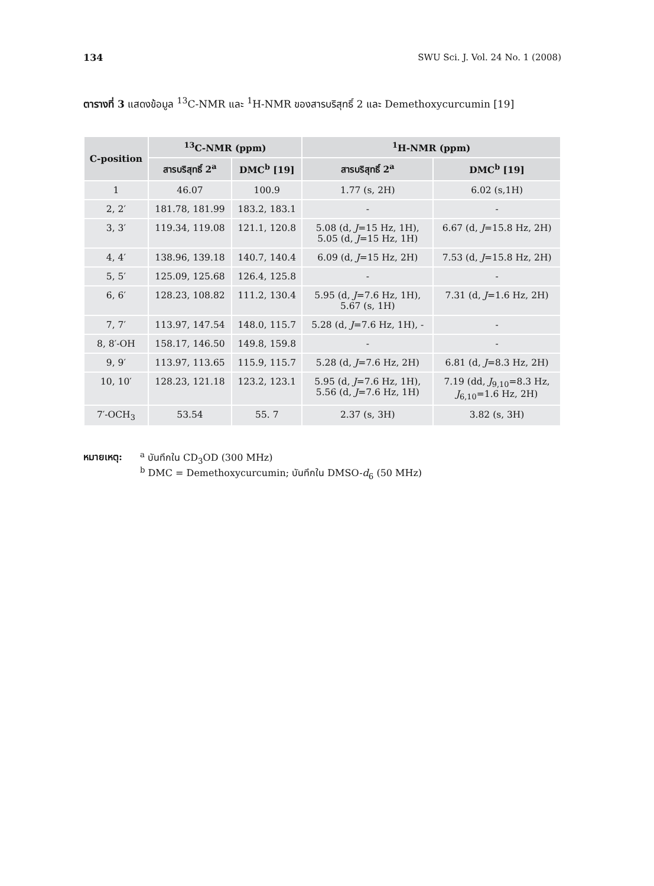134 SWU Sci. J. Vol. 24 No. 1 (2008)
ตารางที่ 3 แสดงข้อมูล <sup>13</sup>C-NMR และ <sup>1</sup>H-NMR ของสารบริสุทธิ์ 2 และ Demethoxycurcumin [19]
| C-position | <sup>13</sup>C-NMR (ppm) | | <sup>1</sup>H-NMR (ppm) | |
| --- | --- | --- | --- | --- |
| | สารบริสุทธิ์ 2<sup>a</sup> | DMC<sup>b</sup> [19] | สารบริสุทธิ์ 2<sup>a</sup> | DMC<sup>b</sup> [19] |
| 1 | 46.07 | 100.9 | 1.77 (s, 2H) | 6.02 (s,1H) |
| 2, 2′ | 181.78, 181.99 | 183.2, 183.1 | - | - |
| 3, 3′ | 119.34, 119.08 | 121.1, 120.8 | 5.08 (d, J =15 Hz, 1H), 5.05 (d, J =15 Hz, 1H) | 6.67 (d, J =15.8 Hz, 2H) |
| 4, 4′ | 138.96, 139.18 | 140.7, 140.4 | 6.09 (d, J =15 Hz, 2H) | 7.53 (d, J =15.8 Hz, 2H) |
| 5, 5′ | 125.09, 125.68 | 126.4, 125.8 | - | - |
| 6, 6′ | 128.23, 108.82 | 111.2, 130.4 | 5.95 (d, J =7.6 Hz, 1H), 5.67 (s, 1H) | 7.31 (d, J =1.6 Hz, 2H) |
| 7, 7′ | 113.97, 147.54 | 148.0, 115.7 | 5.28 (d, J =7.6 Hz, 1H), - | - |
| 8, 8′-OH | 158.17, 146.50 | 149.8, 159.8 | - | - |
| 9, 9′ | 113.97, 113.65 | 115.9, 115.7 | 5.28 (d, J =7.6 Hz, 2H) | 6.81 (d, J =8.3 Hz, 2H) |
| 10, 10′ | 128.23, 121.18 | 123.2, 123.1 | 5.95 (d, J =7.6 Hz, 1H), 5.56 (d, J =7.6 Hz, 1H) | 7.19 (dd, J<sub>9,10</sub>=8.3 Hz, J<sub>6,10</sub>=1.6 Hz, 2H) |
| 7′-OCH<sub>3</sub> | 53.54 | 55. 7 | 2.37 (s, 3H) | 3.82 (s, 3H) |
หมายเหตุ: <sup>a</sup> บันทึกใน CD<sub>3</sub>OD (300 MHz)
<sup>b</sup> DMC = Demethoxycurcumin; บันทึกใน DMSO-d<sub>6</sub> (50 MHz)